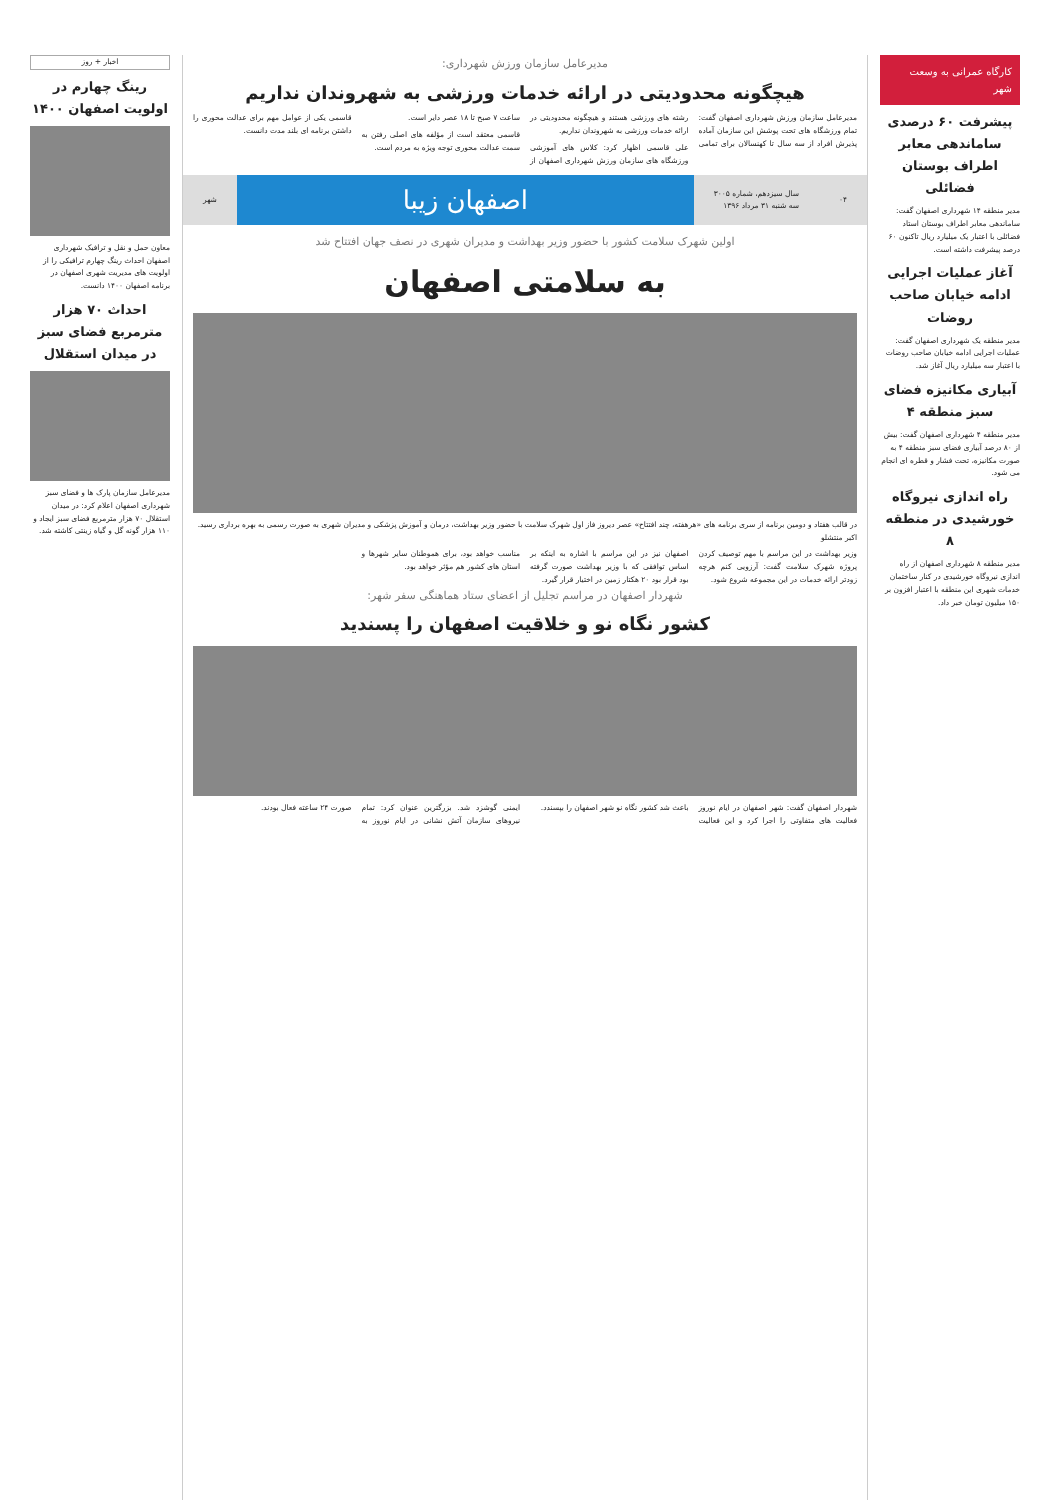کارگاه عمرانی به وسعت شهر
پیشرفت ۶۰ درصدی ساماندهی معابر اطراف بوستان فضائلی
مدیر منطقه ۱۴ شهرداری اصفهان گفت: ساماندهی معابر اطراف بوستان استاد فضائلی با اعتبار یک میلیارد ریال تاکنون ۶۰ درصد پیشرفت داشته است.
آغاز عملیات اجرایی ادامه خیابان صاحب روضات
مدیر منطقه یک شهرداری اصفهان گفت: عملیات اجرایی ادامه خیابان صاحب روضات با اعتبار سه میلیارد ریال آغاز شد.
آبیاری مکانیزه فضای سبز منطقه ۴
مدیر منطقه ۴ شهرداری اصفهان گفت: بیش از ۸۰ درصد آبیاری فضای سبز منطقه ۴ به صورت مکانیزه، تحت فشار و قطره ای انجام می شود.
راه اندازی نیروگاه خورشیدی در منطقه ۸
مدیر منطقه ۸ شهرداری اصفهان از راه اندازی نیروگاه خورشیدی در کنار ساختمان خدمات شهری این منطقه با اعتبار افزون بر ۱۵۰ میلیون تومان خبر داد.
مدیرعامل سازمان ورزش شهرداری:
هیچگونه محدودیتی در ارائه خدمات ورزشی به شهروندان نداریم
مدیرعامل سازمان ورزش شهرداری اصفهان گفت: تمام ورزشگاه های تحت پوشش این سازمان آماده پذیرش افراد از سه سال تا کهنسالان برای تمامی رشته های ورزشی هستند و هیچگونه محدودیتی در ارائه خدمات ورزشی به شهروندان نداریم.
علی قاسمی اظهار کرد: کلاس های آموزشی ورزشگاه های سازمان ورزش شهرداری اصفهان از ساعت ۷ صبح تا ۱۸ عصر دایر است.
قاسمی معتقد است از مؤلفه های اصلی رفتن به سمت عدالت محوری توجه ویژه به مردم است.
قاسمی یکی از عوامل مهم برای عدالت محوری را داشتن برنامه ای بلند مدت دانست.
۰۴
سال سیزدهم، شماره ۳۰۰۵
سه شنبه ۳۱ مرداد ۱۳۹۶
اصفهان زیبا
شهر
اولین شهرک سلامت کشور با حضور وزیر بهداشت و مدیران شهری در نصف جهان افتتاح شد
به سلامتی اصفهان
در قالب هفتاد و دومین برنامه از سری برنامه های «هرهفته، چند افتتاح» عصر دیروز فاز اول شهرک سلامت با حضور وزیر بهداشت، درمان و آموزش پزشکی و مدیران شهری به صورت رسمی به بهره برداری رسید. اکبر منتشلو
وزیر بهداشت در این مراسم با مهم توصیف کردن پروژه شهرک سلامت گفت: آرزویی کنم هرچه زودتر ارائه خدمات در این مجموعه شروع شود.
اصفهان نیز در این مراسم با اشاره به اینکه بر اساس توافقی که با وزیر بهداشت صورت گرفته بود قرار بود ۲۰ هکتار زمین در اختیار قرار گیرد.
مناسب خواهد بود، برای هموطنان سایر شهرها و استان های کشور هم مؤثر خواهد بود.
شهردار اصفهان در مراسم تجلیل از اعضای ستاد هماهنگی سفر شهر:
کشور نگاه نو و خلاقیت اصفهان را پسندید
شهردار اصفهان گفت: شهر اصفهان در ایام نوروز فعالیت های متفاوتی را اجرا کرد و این فعالیت باعث شد کشور نگاه نو شهر اصفهان را بپسندد.
ایمنی گوشزد شد. بزرگترین عنوان کرد: تمام نیروهای سازمان آتش نشانی در ایام نوروز به صورت ۲۴ ساعته فعال بودند.
اخبار + روز
رینگ چهارم در اولویت اصفهان ۱۴۰۰
معاون حمل و نقل و ترافیک شهرداری اصفهان احداث رینگ چهارم ترافیکی را از اولویت های مدیریت شهری اصفهان در برنامه اصفهان ۱۴۰۰ دانست.
احداث ۷۰ هزار مترمربع فضای سبز در میدان استقلال
مدیرعامل سازمان پارک ها و فضای سبز شهرداری اصفهان اعلام کرد: در میدان استقلال ۷۰ هزار مترمربع فضای سبز ایجاد و ۱۱۰ هزار گونه گل و گیاه زینتی کاشته شد.